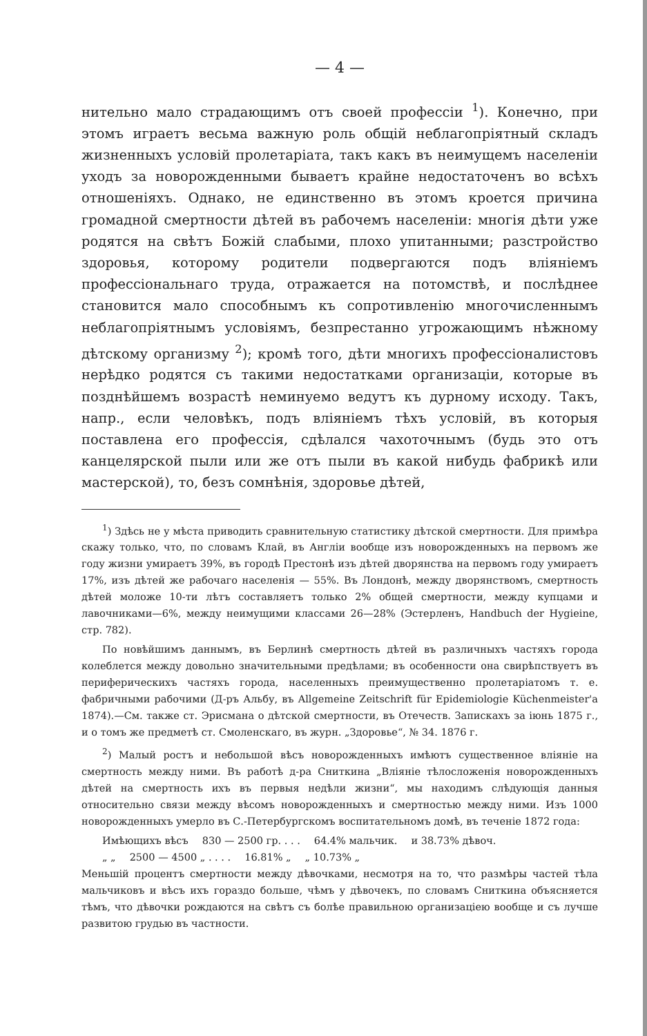— 4 —
нительно мало страдающимъ отъ своей профессіи <sup>1</sup>). Конечно, при этомъ играетъ весьма важную роль общій неблагопріятный складъ жизненныхъ условій пролетаріата, такъ какъ въ неимущемъ населеніи уходъ за новорожденными бываетъ крайне недостаточенъ во всѣхъ отношеніяхъ. Однако, не единственно въ этомъ кроется причина громадной смертности дѣтей въ рабочемъ населеніи: многія дѣти уже родятся на свѣтъ Божій слабыми, плохо упитанными; разстройство здоровья, которому родители подвергаются подъ вліяніемъ профессіональнаго труда, отражается на потомствѣ, и послѣднее становится мало способнымъ къ сопротивленію многочисленнымъ неблагопріятнымъ условіямъ, безпрестанно угрожающимъ нѣжному дѣтскому организму <sup>2</sup>); кромѣ того, дѣти многихъ профессіоналистовъ нерѣдко родятся съ такими недостатками организаціи, которые въ позднѣйшемъ возрастѣ неминуемо ведутъ къ дурному исходу. Такъ, напр., если человѣкъ, подъ вліяніемъ тѣхъ условій, въ которыя поставлена его профессія, сдѣлался чахоточнымъ (будь это отъ канцелярской пыли или же отъ пыли въ какой нибудь фабрикѣ или мастерской), то, безъ сомнѣнія, здоровье дѣтей,
<sup>1</sup>) Здѣсь не у мѣста приводить сравнительную статистику дѣтской смертности. Для примѣра скажу только, что, по словамъ Клай, въ Англіи вообще изъ новорожденныхъ на первомъ же году жизни умираетъ 39%, въ городѣ Престонѣ изъ дѣтей дворянства на первомъ году умираетъ 17%, изъ дѣтей же рабочаго населенія — 55%. Въ Лондонѣ, между дворянствомъ, смертность дѣтей моложе 10-ти лѣтъ составляетъ только 2% общей смертности, между купцами и лавочниками—6%, между неимущими классами 26—28% (Эстерленъ, Handbuch der Hygieine, стр. 782).
По новѣйшимъ даннымъ, въ Берлинѣ смертность дѣтей въ различныхъ частяхъ города колеблется между довольно значительными предѣлами; въ особенности она свирѣпствуетъ въ периферическихъ частяхъ города, населенныхъ преимущественно пролетаріатомъ т. е. фабричными рабочими (Д-ръ Альбу, въ Allgemeine Zeitschrift für Epidemiologie Küchenmeister'а 1874).—См. также ст. Эрисмана о дѣтской смертности, въ Отечеств. Запискахъ за іюнь 1875 г., и о томъ же предметѣ ст. Смоленскаго, въ журн. „Здоровье“, № 34. 1876 г.
<sup>2</sup>) Малый ростъ и небольшой вѣсъ новорожденныхъ имѣютъ существенное вліяніе на смертность между ними. Въ работѣ д-ра Сниткина „Вліяніе тѣлосложенія новорожденныхъ дѣтей на смертность ихъ въ первыя недѣли жизни“, мы находимъ слѣдующія данныя относительно связи между вѣсомъ новорожденныхъ и смертностью между ними. Изъ 1000 новорожденныхъ умерло въ С.-Петербургскомъ воспитательномъ домѣ, въ теченіе 1872 года:
Имѣющихъ вѣсъ 830 — 2500 гр. . . . 64.4% мальчик. и 38.73% дѣвоч.
„ „ 2500 — 4500 „ . . . . 16.81% „ „ 10.73% „
Меньшій процентъ смертности между дѣвочками, несмотря на то, что размѣры частей тѣла мальчиковъ и вѣсъ ихъ гораздо больше, чѣмъ у дѣвочекъ, по словамъ Сниткина объясняется тѣмъ, что дѣвочки рождаются на свѣтъ съ болѣе правильною организаціею вообще и съ лучше развитою грудью въ частности.